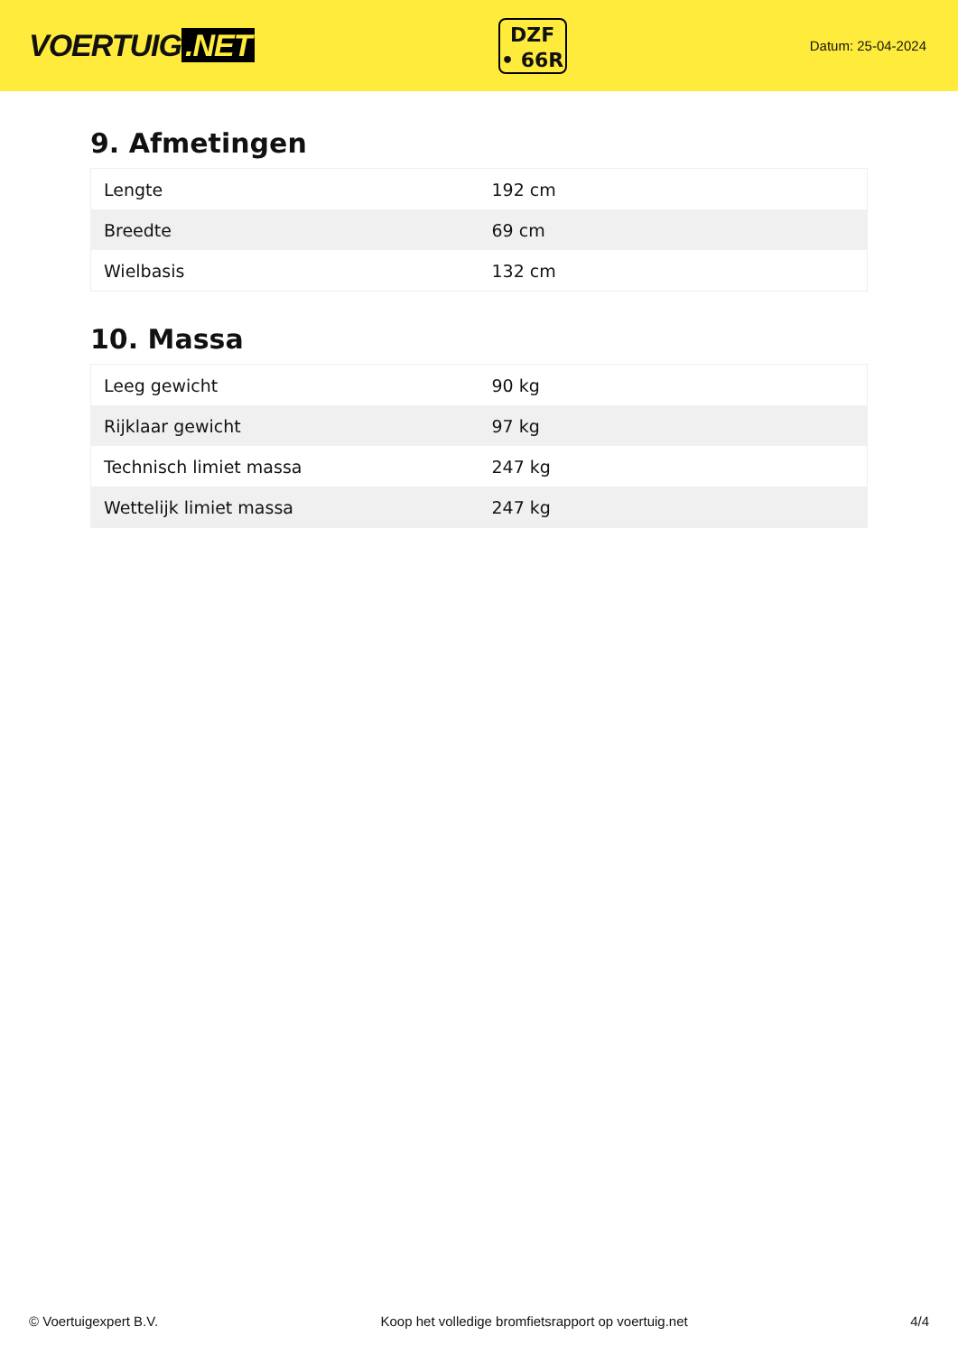VOERTUIG.NET
DZF
• 66R
Datum: 25-04-2024
9. Afmetingen
| Lengte | 192 cm |
| Breedte | 69 cm |
| Wielbasis | 132 cm |
10. Massa
| Leeg gewicht | 90 kg |
| Rijklaar gewicht | 97 kg |
| Technisch limiet massa | 247 kg |
| Wettelijk limiet massa | 247 kg |
© Voertuigexpert B.V. Koop het volledige bromfietsrapport op voertuig.net 4/4